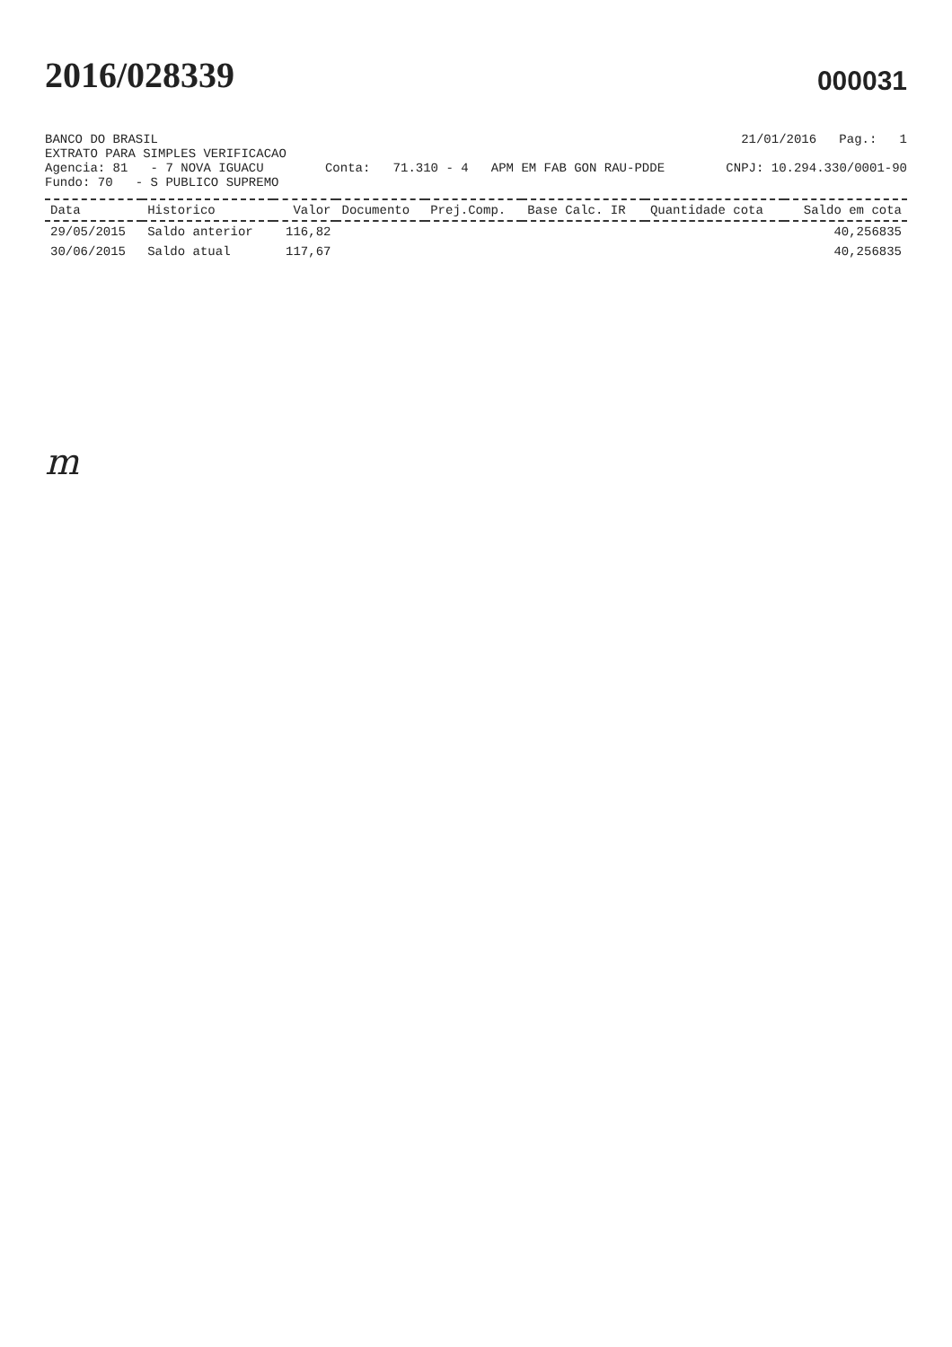2016/028339
000031
BANCO DO BRASIL 21/01/2016 Pag.: 1
EXTRATO PARA SIMPLES VERIFICACAO
Agencia: 81 - 7 NOVA IGUACU Conta: 71.310 - 4 APM EM FAB GON RAU-PDDE CNPJ: 10.294.330/0001-90
Fundo: 70 - S PUBLICO SUPREMO
| Data | Historico | Valor | Documento | Prej.Comp. | Base Calc. IR | Quantidade cota | Saldo em cota |
| --- | --- | --- | --- | --- | --- | --- | --- |
| 29/05/2015 | Saldo anterior | 116,82 | | | | | 40,256835 |
| 30/06/2015 | Saldo atual | 117,67 | | | | | 40,256835 |
m